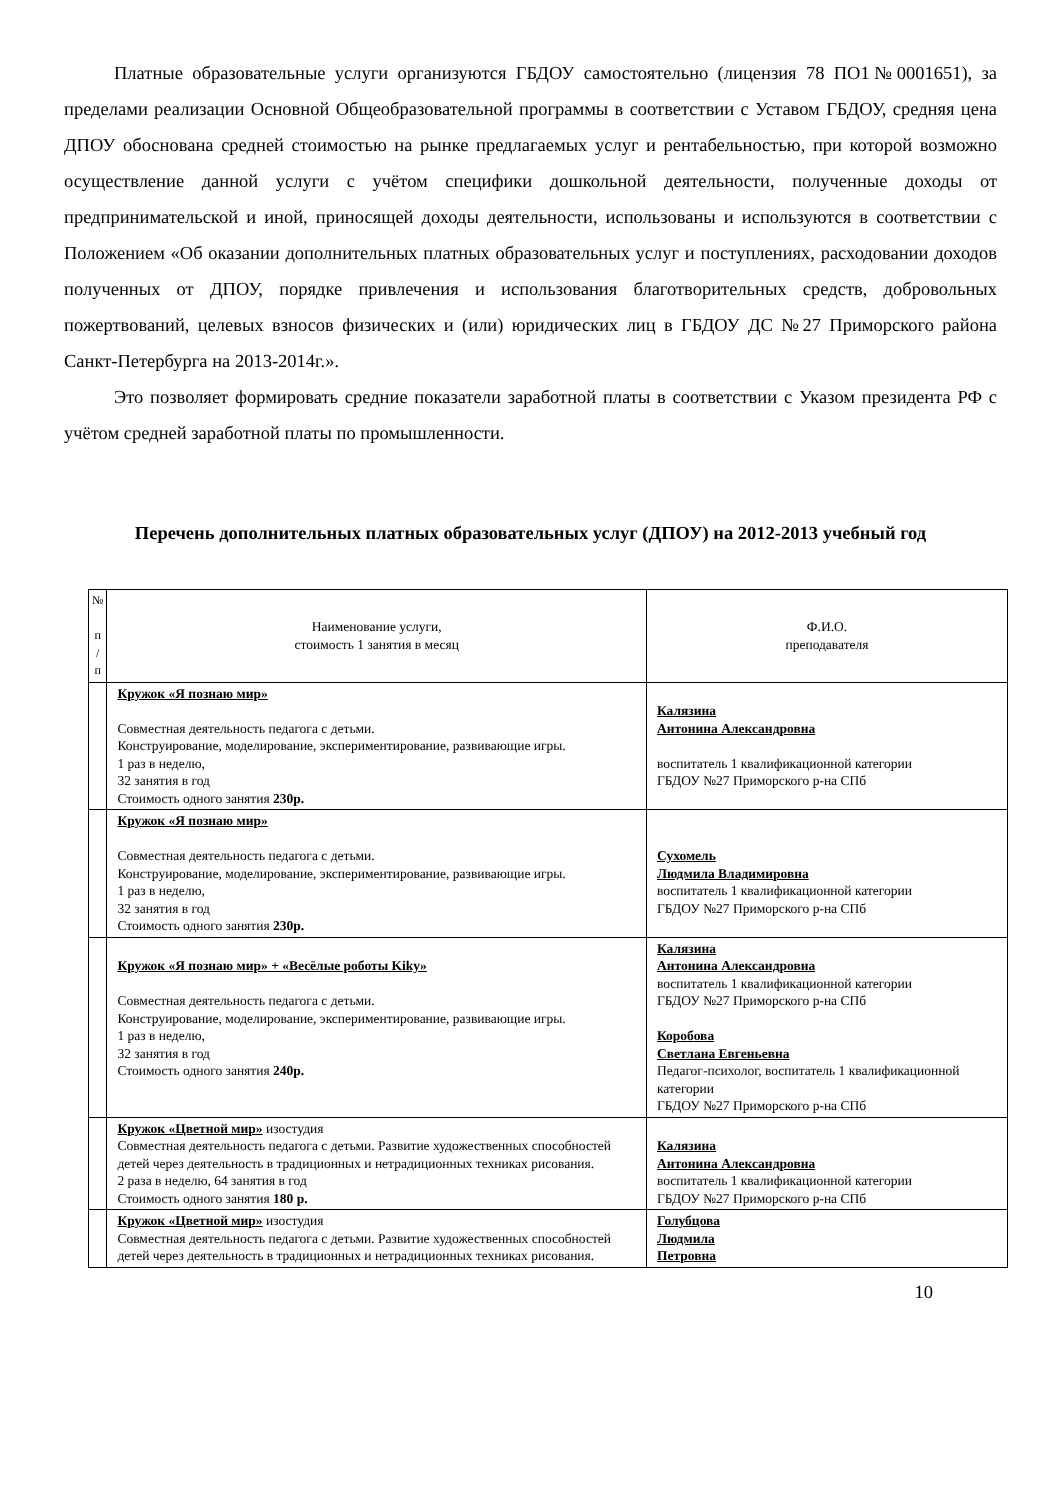Платные образовательные услуги организуются ГБДОУ самостоятельно (лицензия 78 ПО1№0001651), за пределами реализации Основной Общеобразовательной программы в соответствии с Уставом ГБДОУ, средняя цена ДПОУ обоснована средней стоимостью на рынке предлагаемых услуг и рентабельностью, при которой возможно осуществление данной услуги с учётом специфики дошкольной деятельности, полученные доходы от предпринимательской и иной, приносящей доходы деятельности, использованы и используются в соответствии с Положением «Об оказании дополнительных платных образовательных услуг и поступлениях, расходовании доходов полученных от ДПОУ, порядке привлечения и использования благотворительных средств, добровольных пожертвований, целевых взносов физических и (или) юридических лиц в ГБДОУ ДС №27 Приморского района Санкт-Петербурга на 2013-2014г.».
Это позволяет формировать средние показатели заработной платы в соответствии с Указом президента РФ с учётом средней заработной платы по промышленности.
Перечень дополнительных платных образовательных услуг (ДПОУ) на 2012-2013 учебный год
| № п / п | Наименование услуги, стоимость 1 занятия в месяц | Ф.И.О. преподавателя |
| --- | --- | --- |
| | Кружок «Я познаю мир» Совместная деятельность педагога с детьми. Конструирование, моделирование, экспериментирование, развивающие игры. 1 раз в неделю, 32 занятия в год Стоимость одного занятия 230р. | Калязина Антонина Александровна воспитатель 1 квалификационной категории ГБДОУ №27 Приморского р-на СПб |
| | Кружок «Я познаю мир» Совместная деятельность педагога с детьми. Конструирование, моделирование, экспериментирование, развивающие игры. 1 раз в неделю, 32 занятия в год Стоимость одного занятия 230р. | Сухомель Людмила Владимировна воспитатель 1 квалификационной категории ГБДОУ №27 Приморского р-на СПб |
| | Кружок «Я познаю мир» + «Весёлые роботы Kiky» Совместная деятельность педагога с детьми. Конструирование, моделирование, экспериментирование, развивающие игры. 1 раз в неделю, 32 занятия в год Стоимость одного занятия 240р. | Калязина Антонина Александровна воспитатель 1 квалификационной категории ГБДОУ №27 Приморского р-на СПб Коробова Светлана Евгеньевна Педагог-психолог, воспитатель 1 квалификационной категории ГБДОУ №27 Приморского р-на СПб |
| | Кружок «Цветной мир» изостудия Совместная деятельность педагога с детьми. Развитие художественных способностей детей через деятельность в традиционных и нетрадиционных техниках рисования. 2 раза в неделю, 64 занятия в год Стоимость одного занятия 180 р. | Калязина Антонина Александровна воспитатель 1 квалификационной категории ГБДОУ №27 Приморского р-на СПб |
| | Кружок «Цветной мир» изостудия Совместная деятельность педагога с детьми. Развитие художественных способностей детей через деятельность в традиционных и нетрадиционных техниках рисования. | Голубцова Людмила Петровна |
10